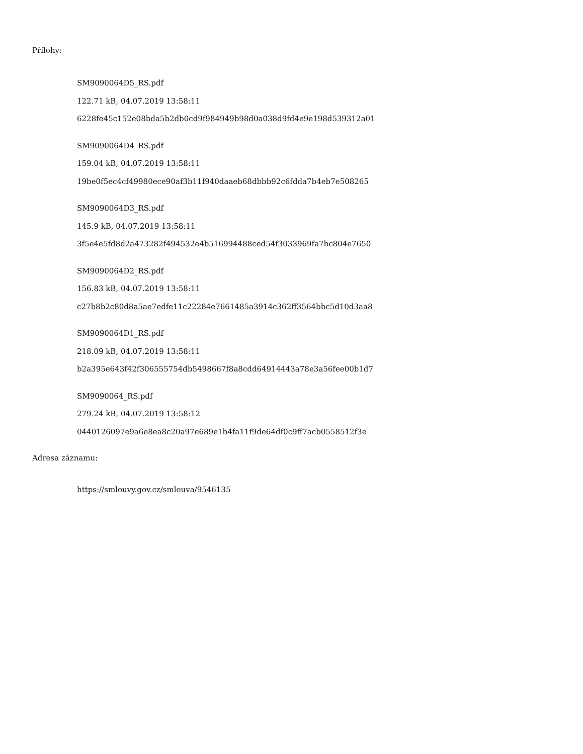Přílohy:
SM9090064D5_RS.pdf
122.71 kB, 04.07.2019 13:58:11
6228fe45c152e08bda5b2db0cd9f984949b98d0a038d9fd4e9e198d539312a01
SM9090064D4_RS.pdf
159.04 kB, 04.07.2019 13:58:11
19be0f5ec4cf49980ece90af3b11f940daaeb68dbbb92c6fdda7b4eb7e508265
SM9090064D3_RS.pdf
145.9 kB, 04.07.2019 13:58:11
3f5e4e5fd8d2a473282f494532e4b516994488ced54f3033969fa7bc804e7650
SM9090064D2_RS.pdf
156.83 kB, 04.07.2019 13:58:11
c27b8b2c80d8a5ae7edfe11c22284e7661485a3914c362ff3564bbc5d10d3aa8
SM9090064D1_RS.pdf
218.09 kB, 04.07.2019 13:58:11
b2a395e643f42f306555754db5498667f8a8cdd64914443a78e3a56fee00b1d7
SM9090064_RS.pdf
279.24 kB, 04.07.2019 13:58:12
0440126097e9a6e8ea8c20a97e689e1b4fa11f9de64df0c9ff7acb0558512f3e
Adresa záznamu:
https://smlouvy.gov.cz/smlouva/9546135